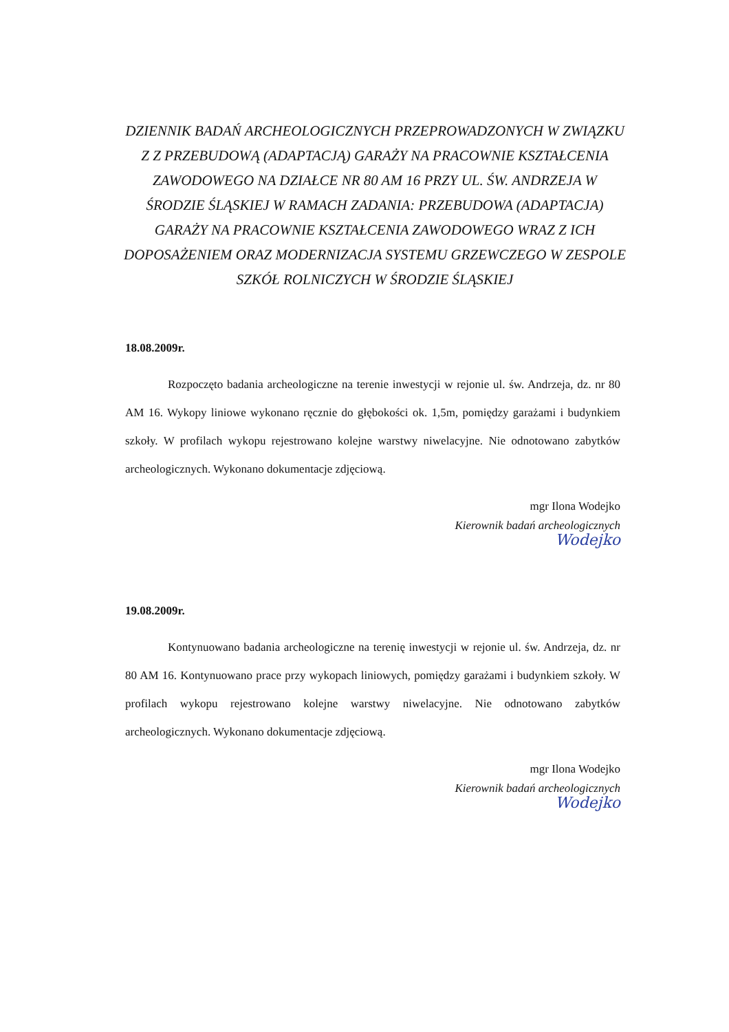DZIENNIK BADAŃ ARCHEOLOGICZNYCH PRZEPROWADZONYCH W ZWIĄZKU Z Z PRZEBUDOWĄ (ADAPTACJĄ) GARAŻY NA PRACOWNIE KSZTAŁCENIA ZAWODOWEGO NA DZIAŁCE NR 80 AM 16 PRZY UL. ŚW. ANDRZEJA W ŚRODZIE ŚLĄSKIEJ W RAMACH ZADANIA: PRZEBUDOWA (ADAPTACJA) GARAŻY NA PRACOWNIE KSZTAŁCENIA ZAWODOWEGO WRAZ Z ICH DOPOSAŻENIEM ORAZ MODERNIZACJA SYSTEMU GRZEWCZEGO W ZESPOLE SZKÓŁ ROLNICZYCH W ŚRODZIE ŚLĄSKIEJ
18.08.2009r.
Rozpoczęto badania archeologiczne na terenie inwestycji w rejonie ul. św. Andrzeja, dz. nr 80 AM 16. Wykopy liniowe wykonano ręcznie do głębokości ok. 1,5m, pomiędzy garażami i budynkiem szkoły. W profilach wykopu rejestrowano kolejne warstwy niwelacyjne. Nie odnotowano zabytków archeologicznych. Wykonano dokumentacje zdjęciową.
mgr Ilona Wodejko
Kierownik badań archeologicznych
Wodejko
19.08.2009r.
Kontynuowano badania archeologiczne na terenię inwestycji w rejonie ul. św. Andrzeja, dz. nr 80 AM 16. Kontynuowano prace przy wykopach liniowych, pomiędzy garażami i budynkiem szkoły. W profilach wykopu rejestrowano kolejne warstwy niwelacyjne. Nie odnotowano zabytków archeologicznych. Wykonano dokumentacje zdjęciową.
mgr Ilona Wodejko
Kierownik badań archeologicznych
Wodejko